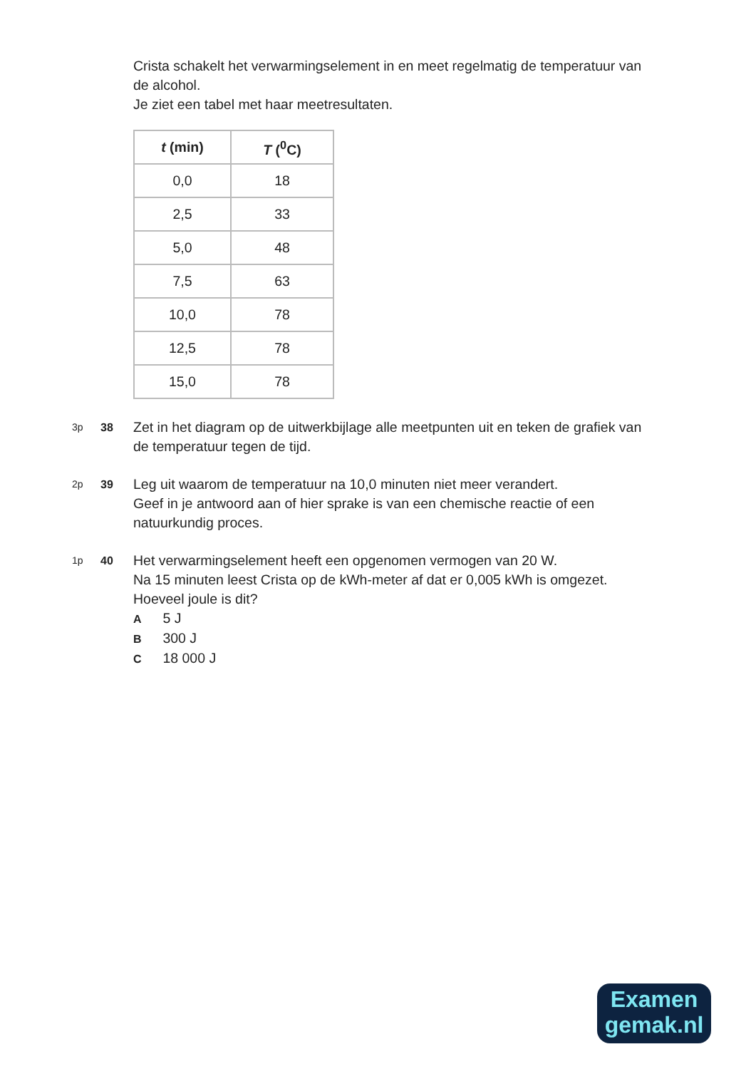Crista schakelt het verwarmingselement in en meet regelmatig de temperatuur van de alcohol.
Je ziet een tabel met haar meetresultaten.
| t (min) | T (<sup>0</sup>C) |
| --- | --- |
| 0,0 | 18 |
| 2,5 | 33 |
| 5,0 | 48 |
| 7,5 | 63 |
| 10,0 | 78 |
| 12,5 | 78 |
| 15,0 | 78 |
3p 38
Zet in het diagram op de uitwerkbijlage alle meetpunten uit en teken de grafiek van de temperatuur tegen de tijd.
2p 39
Leg uit waarom de temperatuur na 10,0 minuten niet meer verandert.
Geef in je antwoord aan of hier sprake is van een chemische reactie of een natuurkundig proces.
1p 40
Het verwarmingselement heeft een opgenomen vermogen van 20 W.
Na 15 minuten leest Crista op de kWh-meter af dat er 0,005 kWh is omgezet.
Hoeveel joule is dit?
A 5 J
B 300 J
C 18 000 J
Examen
gemak.nl